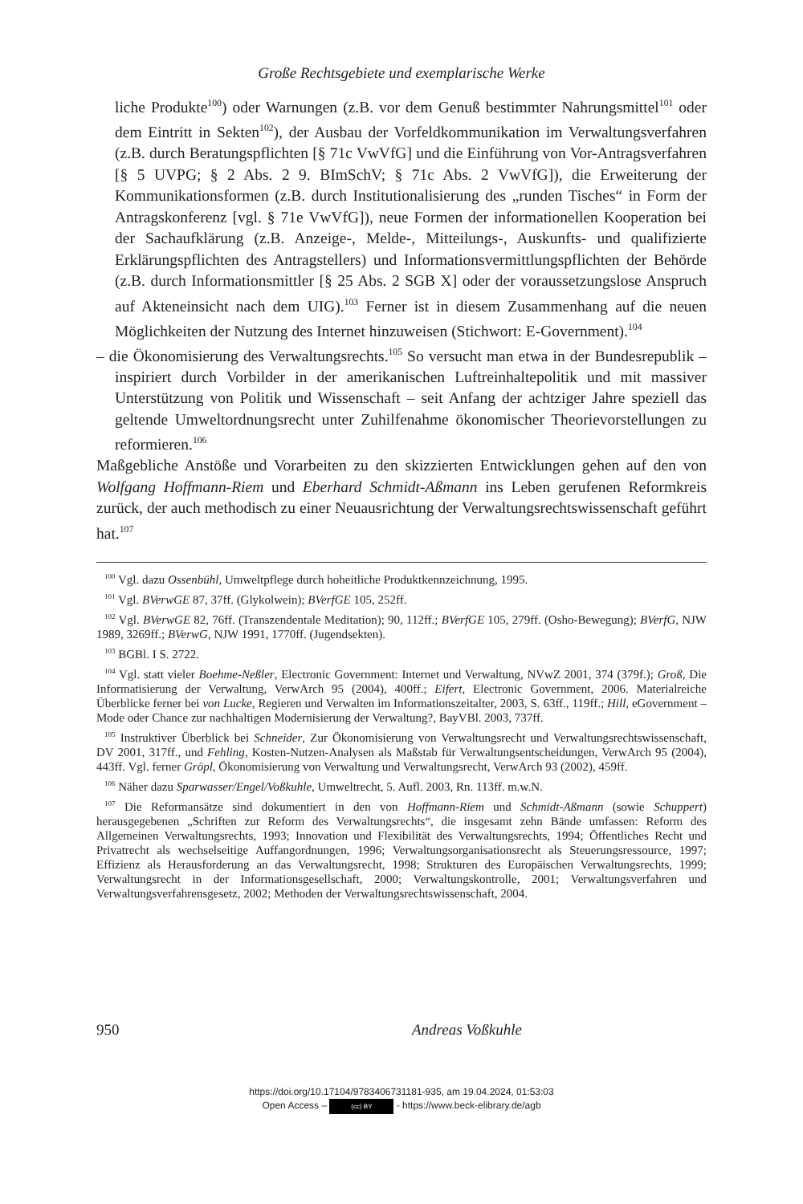Große Rechtsgebiete und exemplarische Werke
liche Produkte<sup>100</sup>) oder Warnungen (z.B. vor dem Genuß bestimmter Nahrungsmittel<sup>101</sup> oder dem Eintritt in Sekten<sup>102</sup>), der Ausbau der Vorfeldkommunikation im Verwaltungsverfahren (z.B. durch Beratungspflichten [§ 71c VwVfG] und die Einführung von Vor-Antragsverfahren [§ 5 UVPG; § 2 Abs. 2 9. BImSchV; § 71c Abs. 2 VwVfG]), die Erweiterung der Kommunikationsformen (z.B. durch Institutionalisierung des „runden Tisches“ in Form der Antragskonferenz [vgl. § 71e VwVfG]), neue Formen der informationellen Kooperation bei der Sachaufklärung (z.B. Anzeige-, Melde-, Mitteilungs-, Auskunfts- und qualifizierte Erklärungspflichten des Antragstellers) und Informationsvermittlungspflichten der Behörde (z.B. durch Informationsmittler [§ 25 Abs. 2 SGB X] oder der voraussetzungslose Anspruch auf Akteneinsicht nach dem UIG).<sup>103</sup> Ferner ist in diesem Zusammenhang auf die neuen Möglichkeiten der Nutzung des Internet hinzuweisen (Stichwort: E-Government).<sup>104</sup>
– die Ökonomisierung des Verwaltungsrechts.<sup>105</sup> So versucht man etwa in der Bundesrepublik – inspiriert durch Vorbilder in der amerikanischen Luftreinhaltepolitik und mit massiver Unterstützung von Politik und Wissenschaft – seit Anfang der achtziger Jahre speziell das geltende Umweltordnungsrecht unter Zuhilfenahme ökonomischer Theorievorstellungen zu reformieren.<sup>106</sup>
Maßgebliche Anstöße und Vorarbeiten zu den skizzierten Entwicklungen gehen auf den von Wolfgang Hoffmann-Riem und Eberhard Schmidt-Aßmann ins Leben gerufenen Reformkreis zurück, der auch methodisch zu einer Neuausrichtung der Verwaltungsrechtswissenschaft geführt hat.<sup>107</sup>
<sup>100</sup> Vgl. dazu Ossenbühl, Umweltpflege durch hoheitliche Produktkennzeichnung, 1995.
<sup>101</sup> Vgl. BVerwGE 87, 37ff. (Glykolwein); BVerfGE 105, 252ff.
<sup>102</sup> Vgl. BVerwGE 82, 76ff. (Transzendentale Meditation); 90, 112ff.; BVerfGE 105, 279ff. (Osho-Bewegung); BVerfG, NJW 1989, 3269ff.; BVerwG, NJW 1991, 1770ff. (Jugendsekten).
<sup>103</sup> BGBl. I S. 2722.
<sup>104</sup> Vgl. statt vieler Boehme-Neßler, Electronic Government: Internet und Verwaltung, NVwZ 2001, 374 (379f.); Groß, Die Informatisierung der Verwaltung, VerwArch 95 (2004), 400ff.; Eifert, Electronic Government, 2006. Materialreiche Überblicke ferner bei von Lucke, Regieren und Verwalten im Informationszeitalter, 2003, S. 63ff., 119ff.; Hill, eGovernment – Mode oder Chance zur nachhaltigen Modernisierung der Verwaltung?, BayVBl. 2003, 737ff.
<sup>105</sup> Instruktiver Überblick bei Schneider, Zur Ökonomisierung von Verwaltungsrecht und Verwaltungsrechtswissenschaft, DV 2001, 317ff., und Fehling, Kosten-Nutzen-Analysen als Maßstab für Verwaltungsentscheidungen, VerwArch 95 (2004), 443ff. Vgl. ferner Gröpl, Ökonomisierung von Verwaltung und Verwaltungsrecht, VerwArch 93 (2002), 459ff.
<sup>106</sup> Näher dazu Sparwasser/Engel/Voßkuhle, Umweltrecht, 5. Aufl. 2003, Rn. 113ff. m.w.N.
<sup>107</sup> Die Reformansätze sind dokumentiert in den von Hoffmann-Riem und Schmidt-Aßmann (sowie Schuppert) herausgegebenen „Schriften zur Reform des Verwaltungsrechts“, die insgesamt zehn Bände umfassen: Reform des Allgemeinen Verwaltungsrechts, 1993; Innovation und Flexibilität des Verwaltungsrechts, 1994; Öffentliches Recht und Privatrecht als wechselseitige Auffangordnungen, 1996; Verwaltungsorganisationsrecht als Steuerungsressource, 1997; Effizienz als Herausforderung an das Verwaltungsrecht, 1998; Strukturen des Europäischen Verwaltungsrechts, 1999; Verwaltungsrecht in der Informationsgesellschaft, 2000; Verwaltungskontrolle, 2001; Verwaltungsverfahren und Verwaltungsverfahrensgesetz, 2002; Methoden der Verwaltungsrechtswissenschaft, 2004.
950 Andreas Voßkuhle
https://doi.org/10.17104/9783406731181-935, am 19.04.2024, 01:53:03
Open Access – (cc) BY - https://www.beck-elibrary.de/agb